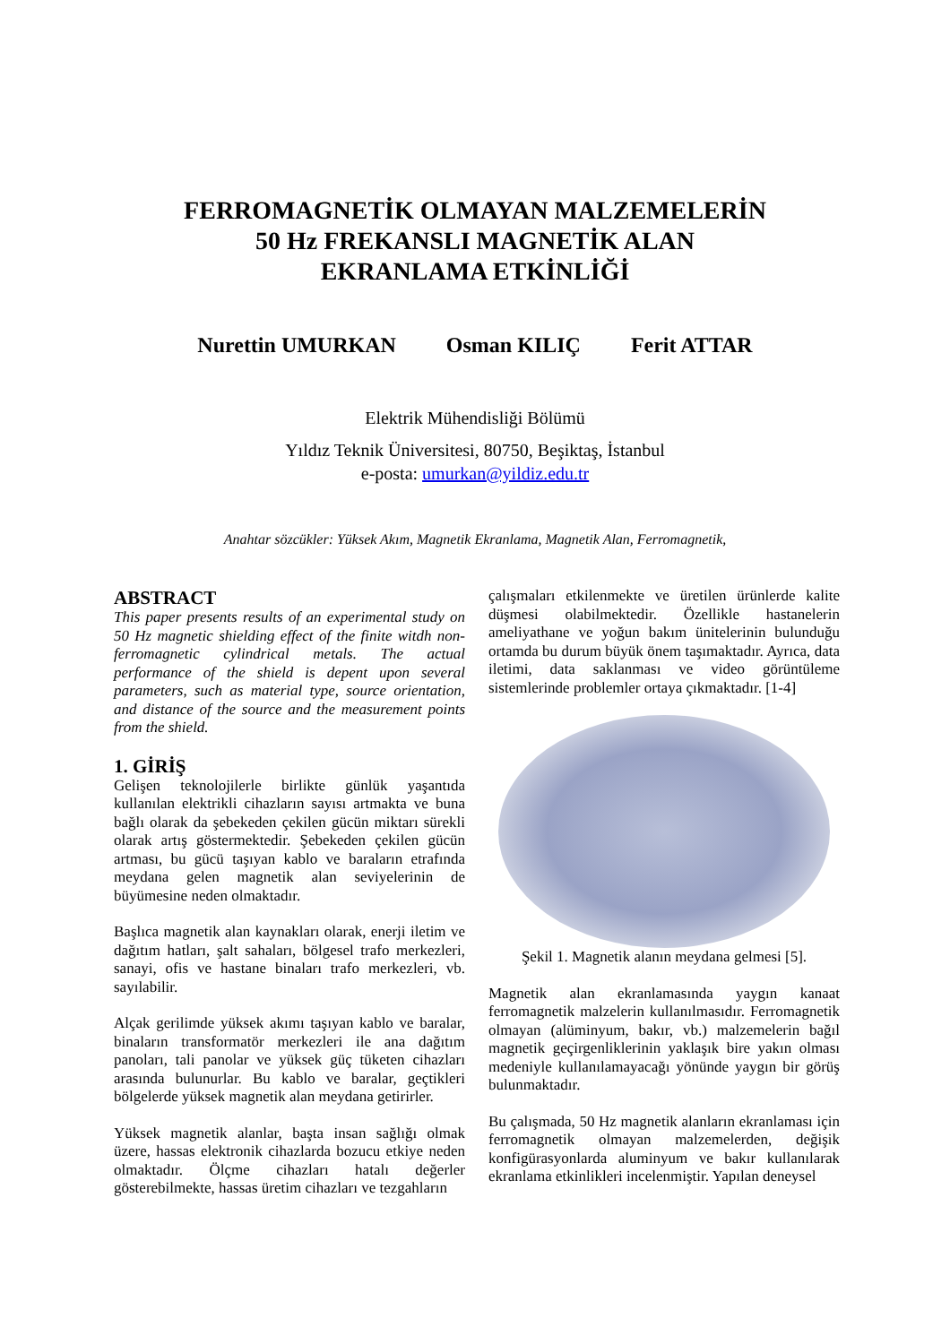FERROMAGNETİK OLMAYAN MALZEMELERİN
50 Hz FREKANSLI MAGNETİK ALAN
EKRANLAMA ETKİNLİĞİ
Nurettin UMURKAN Osman KILIÇ Ferit ATTAR
Elektrik Mühendisliği Bölümü
Yıldız Teknik Üniversitesi, 80750, Beşiktaş, İstanbul
e-posta: umurkan@yildiz.edu.tr
Anahtar sözcükler: Yüksek Akım, Magnetik Ekranlama, Magnetik Alan, Ferromagnetik,
ABSTRACT
This paper presents results of an experimental study on 50 Hz magnetic shielding effect of the finite witdh non-ferromagnetic cylindrical metals. The actual performance of the shield is depent upon several parameters, such as material type, source orientation, and distance of the source and the measurement points from the shield.
1. GİRİŞ
Gelişen teknolojilerle birlikte günlük yaşantıda kullanılan elektrikli cihazların sayısı artmakta ve buna bağlı olarak da şebekeden çekilen gücün miktarı sürekli olarak artış göstermektedir. Şebekeden çekilen gücün artması, bu gücü taşıyan kablo ve baraların etrafında meydana gelen magnetik alan seviyelerinin de büyümesine neden olmaktadır.
Başlıca magnetik alan kaynakları olarak, enerji iletim ve dağıtım hatları, şalt sahaları, bölgesel trafo merkezleri, sanayi, ofis ve hastane binaları trafo merkezleri, vb. sayılabilir.
Alçak gerilimde yüksek akımı taşıyan kablo ve baralar, binaların transformatör merkezleri ile ana dağıtım panoları, tali panolar ve yüksek güç tüketen cihazları arasında bulunurlar. Bu kablo ve baralar, geçtikleri bölgelerde yüksek magnetik alan meydana getirirler.
Yüksek magnetik alanlar, başta insan sağlığı olmak üzere, hassas elektronik cihazlarda bozucu etkiye neden olmaktadır. Ölçme cihazları hatalı değerler gösterebilmekte, hassas üretim cihazları ve tezgahların
çalışmaları etkilenmekte ve üretilen ürünlerde kalite düşmesi olabilmektedir. Özellikle hastanelerin ameliyathane ve yoğun bakım ünitelerinin bulunduğu ortamda bu durum büyük önem taşımaktadır. Ayrıca, data iletimi, data saklanması ve video görüntüleme sistemlerinde problemler ortaya çıkmaktadır. [1-4]
Şekil 1. Magnetik alanın meydana gelmesi [5].
Magnetik alan ekranlamasında yaygın kanaat ferromagnetik malzelerin kullanılmasıdır. Ferromagnetik olmayan (alüminyum, bakır, vb.) malzemelerin bağıl magnetik geçirgenliklerinin yaklaşık bire yakın olması medeniyle kullanılamayacağı yönünde yaygın bir görüş bulunmaktadır.
Bu çalışmada, 50 Hz magnetik alanların ekranlaması için ferromagnetik olmayan malzemelerden, değişik konfigürasyonlarda aluminyum ve bakır kullanılarak ekranlama etkinlikleri incelenmiştir. Yapılan deneysel